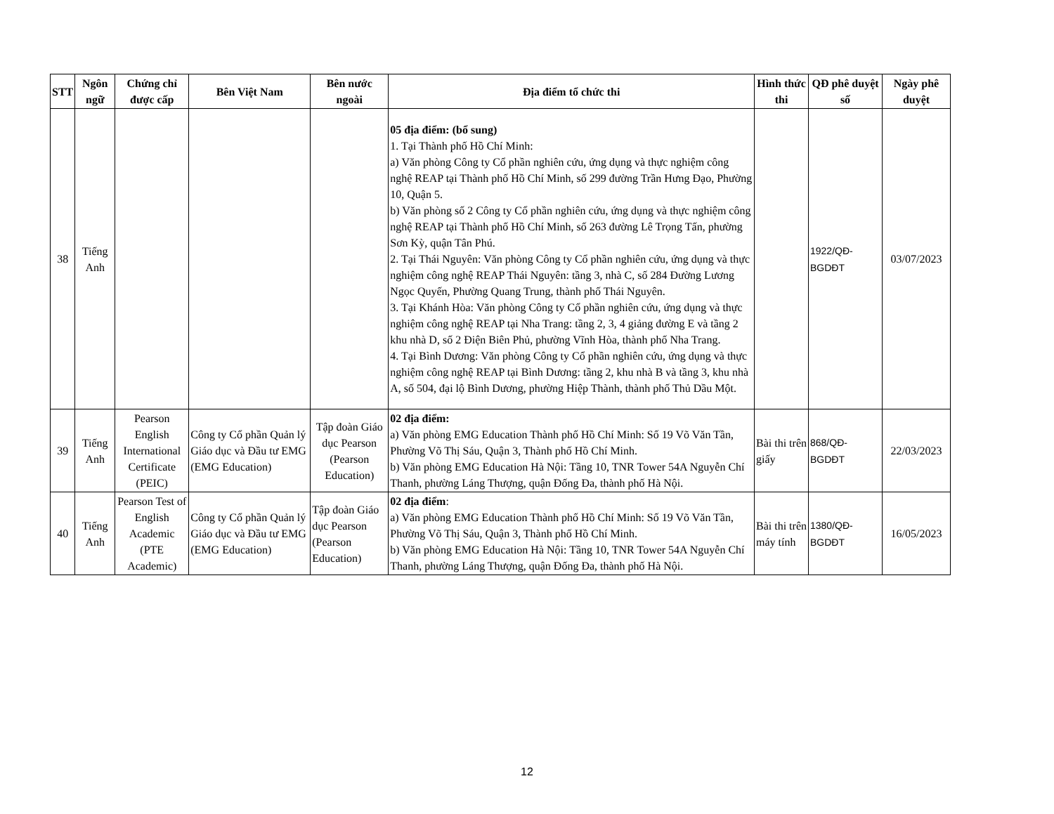| STT | Ngôn ngữ | Chứng chỉ được cấp | Bên Việt Nam | Bên nước ngoài | Địa điểm tổ chức thi | Hình thức thi | QĐ phê duyệt số | Ngày phê duyệt |
| --- | --- | --- | --- | --- | --- | --- | --- | --- |
| 38 | Tiếng Anh | | | | 05 địa điểm: (bổ sung) 1. Tại Thành phố Hồ Chí Minh: a) Văn phòng Công ty Cổ phần nghiên cứu, ứng dụng và thực nghiệm công nghệ REAP tại Thành phố Hồ Chí Minh, số 299 đường Trần Hưng Đạo, Phường 10, Quận 5. b) Văn phòng số 2 Công ty Cổ phần nghiên cứu, ứng dụng và thực nghiệm công nghệ REAP tại Thành phố Hồ Chí Minh, số 263 đường Lê Trọng Tấn, phường Sơn Kỳ, quận Tân Phú. 2. Tại Thái Nguyên: Văn phòng Công ty Cổ phần nghiên cứu, ứng dụng và thực nghiệm công nghệ REAP Thái Nguyên: tầng 3, nhà C, số 284 Đường Lương Ngọc Quyến, Phường Quang Trung, thành phố Thái Nguyên. 3. Tại Khánh Hòa: Văn phòng Công ty Cổ phần nghiên cứu, ứng dụng và thực nghiệm công nghệ REAP tại Nha Trang: tầng 2, 3, 4 giảng đường E và tầng 2 khu nhà D, số 2 Điện Biên Phủ, phường Vĩnh Hòa, thành phố Nha Trang. 4. Tại Bình Dương: Văn phòng Công ty Cổ phần nghiên cứu, ứng dụng và thực nghiệm công nghệ REAP tại Bình Dương: tầng 2, khu nhà B và tầng 3, khu nhà A, số 504, đại lộ Bình Dương, phường Hiệp Thành, thành phố Thủ Dầu Một. | | 1922/QĐ-BGDĐT | 03/07/2023 |
| 39 | Tiếng Anh | Pearson English International Certificate (PEIC) | Công ty Cổ phần Quản lý Giáo dục và Đầu tư EMG (EMG Education) | Tập đoàn Giáo dục Pearson (Pearson Education) | 02 địa điểm: a) Văn phòng EMG Education Thành phố Hồ Chí Minh: Số 19 Võ Văn Tần, Phường Võ Thị Sáu, Quận 3, Thành phố Hồ Chí Minh. b) Văn phòng EMG Education Hà Nội: Tầng 10, TNR Tower 54A Nguyễn Chí Thanh, phường Láng Thượng, quận Đống Đa, thành phố Hà Nội. | Bài thi trên giấy | 868/QĐ-BGDĐT | 22/03/2023 |
| 40 | Tiếng Anh | Pearson Test of English Academic (PTE Academic) | Công ty Cổ phần Quản lý Giáo dục và Đầu tư EMG (EMG Education) | Tập đoàn Giáo dục Pearson (Pearson Education) | 02 địa điểm : a) Văn phòng EMG Education Thành phố Hồ Chí Minh: Số 19 Võ Văn Tần, Phường Võ Thị Sáu, Quận 3, Thành phố Hồ Chí Minh. b) Văn phòng EMG Education Hà Nội: Tầng 10, TNR Tower 54A Nguyễn Chí Thanh, phường Láng Thượng, quận Đống Đa, thành phố Hà Nội. | Bài thi trên máy tính | 1380/QĐ-BGDĐT | 16/05/2023 |
12